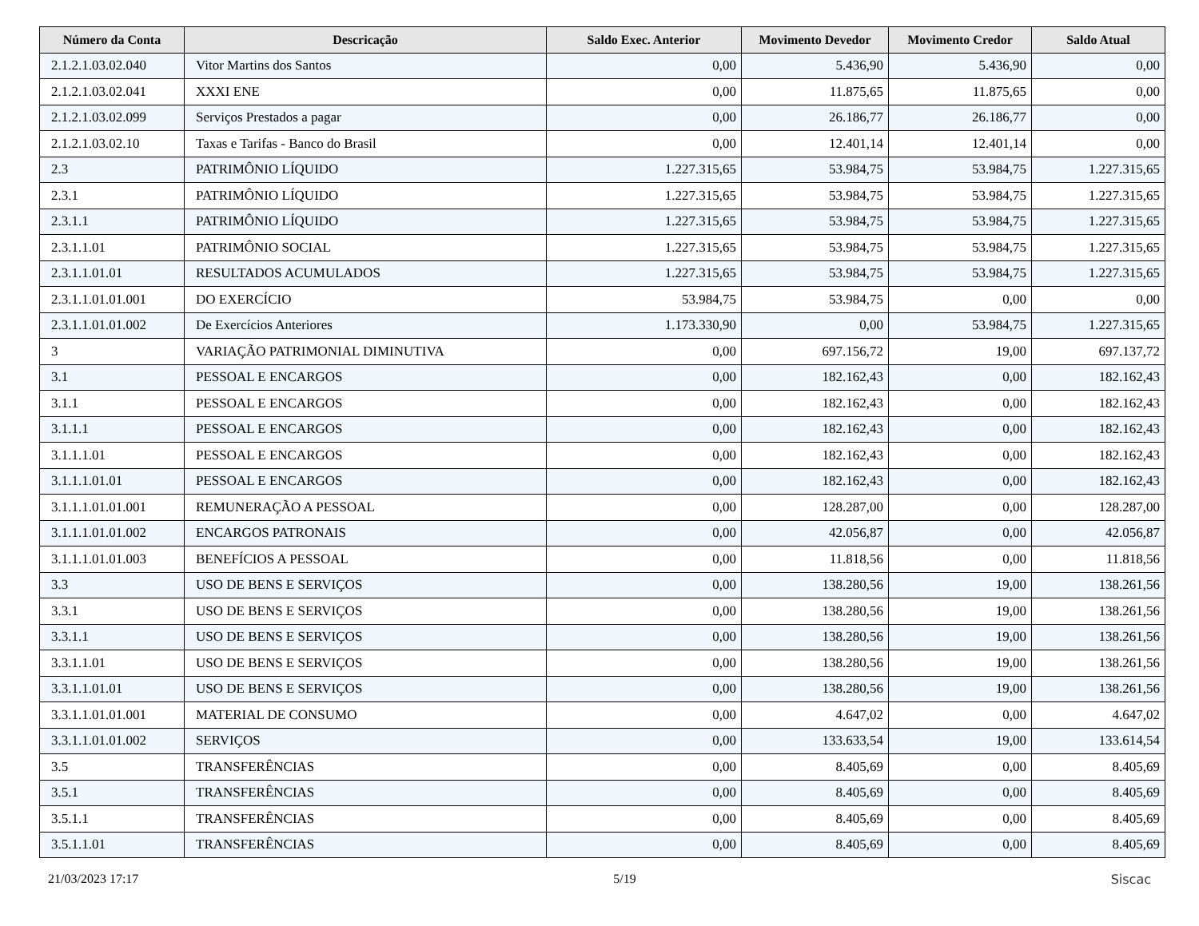| Número da Conta | Descricação | Saldo Exec. Anterior | Movimento Devedor | Movimento Credor | Saldo Atual |
| --- | --- | --- | --- | --- | --- |
| 2.1.2.1.03.02.040 | Vitor Martins dos Santos | 0,00 | 5.436,90 | 5.436,90 | 0,00 |
| 2.1.2.1.03.02.041 | XXXI ENE | 0,00 | 11.875,65 | 11.875,65 | 0,00 |
| 2.1.2.1.03.02.099 | Serviços Prestados a pagar | 0,00 | 26.186,77 | 26.186,77 | 0,00 |
| 2.1.2.1.03.02.10 | Taxas e Tarifas - Banco do Brasil | 0,00 | 12.401,14 | 12.401,14 | 0,00 |
| 2.3 | PATRIMÔNIO LÍQUIDO | 1.227.315,65 | 53.984,75 | 53.984,75 | 1.227.315,65 |
| 2.3.1 | PATRIMÔNIO LÍQUIDO | 1.227.315,65 | 53.984,75 | 53.984,75 | 1.227.315,65 |
| 2.3.1.1 | PATRIMÔNIO LÍQUIDO | 1.227.315,65 | 53.984,75 | 53.984,75 | 1.227.315,65 |
| 2.3.1.1.01 | PATRIMÔNIO SOCIAL | 1.227.315,65 | 53.984,75 | 53.984,75 | 1.227.315,65 |
| 2.3.1.1.01.01 | RESULTADOS ACUMULADOS | 1.227.315,65 | 53.984,75 | 53.984,75 | 1.227.315,65 |
| 2.3.1.1.01.01.001 | DO EXERCÍCIO | 53.984,75 | 53.984,75 | 0,00 | 0,00 |
| 2.3.1.1.01.01.002 | De Exercícios Anteriores | 1.173.330,90 | 0,00 | 53.984,75 | 1.227.315,65 |
| 3 | VARIAÇÃO PATRIMONIAL DIMINUTIVA | 0,00 | 697.156,72 | 19,00 | 697.137,72 |
| 3.1 | PESSOAL E ENCARGOS | 0,00 | 182.162,43 | 0,00 | 182.162,43 |
| 3.1.1 | PESSOAL E ENCARGOS | 0,00 | 182.162,43 | 0,00 | 182.162,43 |
| 3.1.1.1 | PESSOAL E ENCARGOS | 0,00 | 182.162,43 | 0,00 | 182.162,43 |
| 3.1.1.1.01 | PESSOAL E ENCARGOS | 0,00 | 182.162,43 | 0,00 | 182.162,43 |
| 3.1.1.1.01.01 | PESSOAL E ENCARGOS | 0,00 | 182.162,43 | 0,00 | 182.162,43 |
| 3.1.1.1.01.01.001 | REMUNERAÇÃO A PESSOAL | 0,00 | 128.287,00 | 0,00 | 128.287,00 |
| 3.1.1.1.01.01.002 | ENCARGOS PATRONAIS | 0,00 | 42.056,87 | 0,00 | 42.056,87 |
| 3.1.1.1.01.01.003 | BENEFÍCIOS A PESSOAL | 0,00 | 11.818,56 | 0,00 | 11.818,56 |
| 3.3 | USO DE BENS E SERVIÇOS | 0,00 | 138.280,56 | 19,00 | 138.261,56 |
| 3.3.1 | USO DE BENS E SERVIÇOS | 0,00 | 138.280,56 | 19,00 | 138.261,56 |
| 3.3.1.1 | USO DE BENS E SERVIÇOS | 0,00 | 138.280,56 | 19,00 | 138.261,56 |
| 3.3.1.1.01 | USO DE BENS E SERVIÇOS | 0,00 | 138.280,56 | 19,00 | 138.261,56 |
| 3.3.1.1.01.01 | USO DE BENS E SERVIÇOS | 0,00 | 138.280,56 | 19,00 | 138.261,56 |
| 3.3.1.1.01.01.001 | MATERIAL DE CONSUMO | 0,00 | 4.647,02 | 0,00 | 4.647,02 |
| 3.3.1.1.01.01.002 | SERVIÇOS | 0,00 | 133.633,54 | 19,00 | 133.614,54 |
| 3.5 | TRANSFERÊNCIAS | 0,00 | 8.405,69 | 0,00 | 8.405,69 |
| 3.5.1 | TRANSFERÊNCIAS | 0,00 | 8.405,69 | 0,00 | 8.405,69 |
| 3.5.1.1 | TRANSFERÊNCIAS | 0,00 | 8.405,69 | 0,00 | 8.405,69 |
| 3.5.1.1.01 | TRANSFERÊNCIAS | 0,00 | 8.405,69 | 0,00 | 8.405,69 |
21/03/2023 17:17 5/19 Siscac